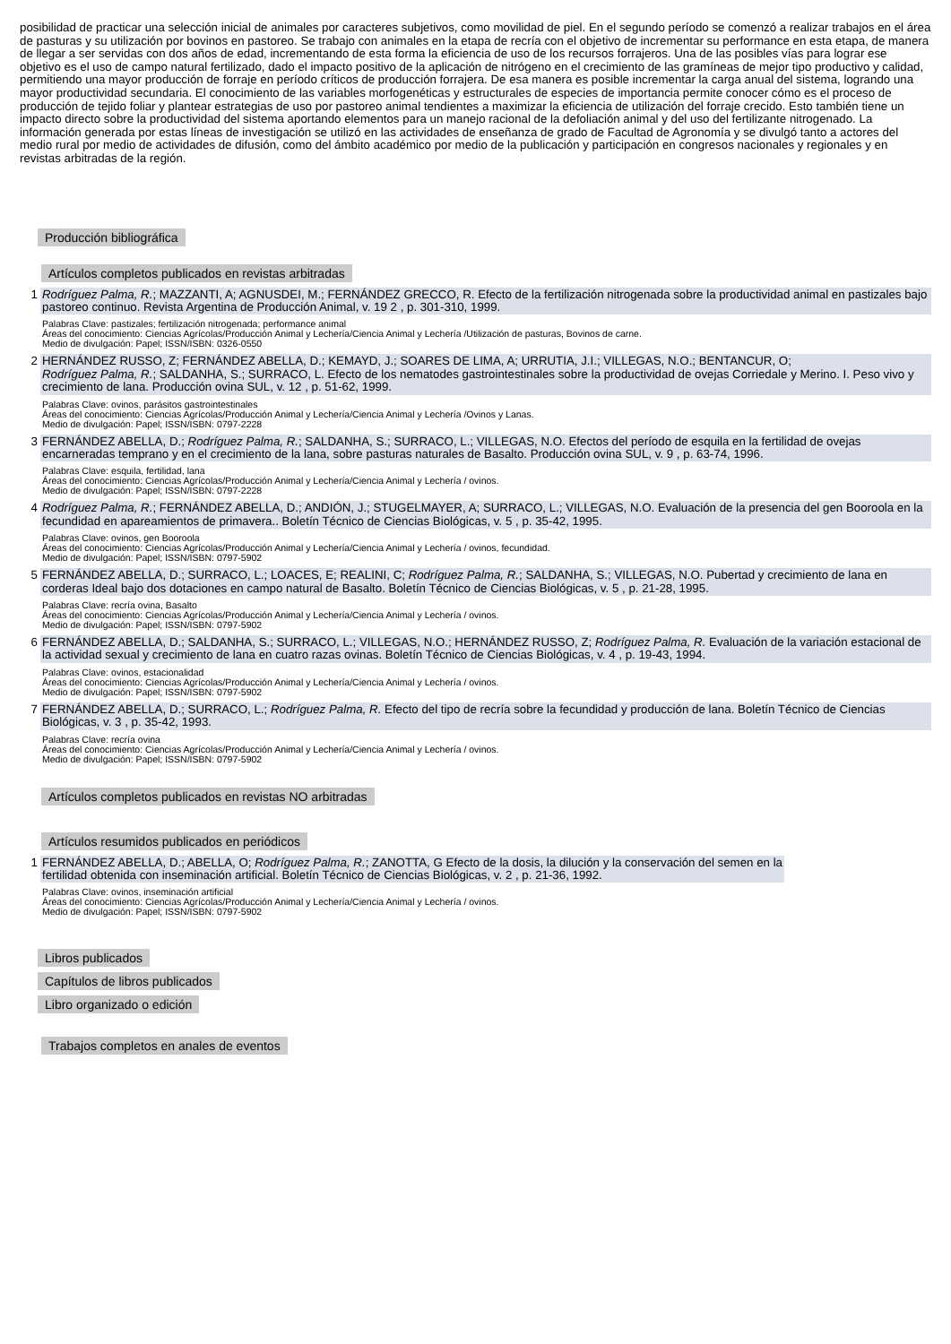posibilidad de practicar una selección inicial de animales por caracteres subjetivos, como movilidad de piel. En el segundo período se comenzó a realizar trabajos en el área de pasturas y su utilización por bovinos en pastoreo. Se trabajo con animales en la etapa de recría con el objetivo de incrementar su performance en esta etapa, de manera de llegar a ser servidas con dos años de edad, incrementando de esta forma la eficiencia de uso de los recursos forrajeros. Una de las posibles vías para lograr ese objetivo es el uso de campo natural fertilizado, dado el impacto positivo de la aplicación de nitrógeno en el crecimiento de las gramíneas de mejor tipo productivo y calidad, permitiendo una mayor producción de forraje en período críticos de producción forrajera. De esa manera es posible incrementar la carga anual del sistema, logrando una mayor productividad secundaria. El conocimiento de las variables morfogenéticas y estructurales de especies de importancia permite conocer cómo es el proceso de producción de tejido foliar y plantear estrategias de uso por pastoreo animal tendientes a maximizar la eficiencia de utilización del forraje crecido. Esto también tiene un impacto directo sobre la productividad del sistema aportando elementos para un manejo racional de la defoliación animal y del uso del fertilizante nitrogenado. La información generada por estas líneas de investigación se utilizó en las actividades de enseñanza de grado de Facultad de Agronomía y se divulgó tanto a actores del medio rural por medio de actividades de difusión, como del ámbito académico por medio de la publicación y participación en congresos nacionales y regionales y en revistas arbitradas de la región.
Producción bibliográfica
Artículos completos publicados en revistas arbitradas
1
Rodríguez Palma, R.; MAZZANTI, A; AGNUSDEI, M.; FERNÁNDEZ GRECCO, R. Efecto de la fertilización nitrogenada sobre la productividad animal en pastizales bajo pastoreo continuo. Revista Argentina de Producción Animal, v. 19 2 , p. 301-310, 1999.
Palabras Clave: pastizales; fertilización nitrogenada; performance animal
Áreas del conocimiento: Ciencias Agrícolas/Producción Animal y Lechería/Ciencia Animal y Lechería /Utilización de pasturas, Bovinos de carne.
Medio de divulgación: Papel; ISSN/ISBN: 0326-0550
2
HERNÁNDEZ RUSSO, Z; FERNÁNDEZ ABELLA, D.; KEMAYD, J.; SOARES DE LIMA, A; URRUTIA, J.I.; VILLEGAS, N.O.; BENTANCUR, O;
Rodríguez Palma, R.; SALDANHA, S.; SURRACO, L. Efecto de los nematodes gastrointestinales sobre la productividad de ovejas Corriedale y Merino. I. Peso vivo y crecimiento de lana. Producción ovina SUL, v. 12 , p. 51-62, 1999.
Palabras Clave: ovinos, parásitos gastrointestinales
Áreas del conocimiento: Ciencias Agrícolas/Producción Animal y Lechería/Ciencia Animal y Lechería /Ovinos y Lanas.
Medio de divulgación: Papel; ISSN/ISBN: 0797-2228
3
FERNÁNDEZ ABELLA, D.; Rodríguez Palma, R.; SALDANHA, S.; SURRACO, L.; VILLEGAS, N.O. Efectos del período de esquila en la fertilidad de ovejas encarneradas temprano y en el crecimiento de la lana, sobre pasturas naturales de Basalto. Producción ovina SUL, v. 9 , p. 63-74, 1996.
Palabras Clave: esquila, fertilidad, lana
Áreas del conocimiento: Ciencias Agrícolas/Producción Animal y Lechería/Ciencia Animal y Lechería / ovinos.
Medio de divulgación: Papel; ISSN/ISBN: 0797-2228
4
Rodríguez Palma, R.; FERNÁNDEZ ABELLA, D.; ANDIÓN, J.; STUGELMAYER, A; SURRACO, L.; VILLEGAS, N.O. Evaluación de la presencia del gen Booroola en la fecundidad en apareamientos de primavera.. Boletín Técnico de Ciencias Biológicas, v. 5 , p. 35-42, 1995.
Palabras Clave: ovinos, gen Booroola
Áreas del conocimiento: Ciencias Agrícolas/Producción Animal y Lechería/Ciencia Animal y Lechería / ovinos, fecundidad.
Medio de divulgación: Papel; ISSN/ISBN: 0797-5902
5
FERNÁNDEZ ABELLA, D.; SURRACO, L.; LOACES, E; REALINI, C; Rodríguez Palma, R.; SALDANHA, S.; VILLEGAS, N.O. Pubertad y crecimiento de lana en corderas Ideal bajo dos dotaciones en campo natural de Basalto. Boletín Técnico de Ciencias Biológicas, v. 5 , p. 21-28, 1995.
Palabras Clave: recría ovina, Basalto
Áreas del conocimiento: Ciencias Agrícolas/Producción Animal y Lechería/Ciencia Animal y Lechería / ovinos.
Medio de divulgación: Papel; ISSN/ISBN: 0797-5902
6
FERNÁNDEZ ABELLA, D.; SALDANHA, S.; SURRACO, L.; VILLEGAS, N.O.; HERNÁNDEZ RUSSO, Z; Rodríguez Palma, R. Evaluación de la variación estacional de la actividad sexual y crecimiento de lana en cuatro razas ovinas. Boletín Técnico de Ciencias Biológicas, v. 4 , p. 19-43, 1994.
Palabras Clave: ovinos, estacionalidad
Áreas del conocimiento: Ciencias Agrícolas/Producción Animal y Lechería/Ciencia Animal y Lechería / ovinos.
Medio de divulgación: Papel; ISSN/ISBN: 0797-5902
7
FERNÁNDEZ ABELLA, D.; SURRACO, L.; Rodríguez Palma, R. Efecto del tipo de recría sobre la fecundidad y producción de lana. Boletín Técnico de Ciencias Biológicas, v. 3 , p. 35-42, 1993.
Palabras Clave: recría ovina
Áreas del conocimiento: Ciencias Agrícolas/Producción Animal y Lechería/Ciencia Animal y Lechería / ovinos.
Medio de divulgación: Papel; ISSN/ISBN: 0797-5902
Artículos completos publicados en revistas NO arbitradas
Artículos resumidos publicados en periódicos
1
FERNÁNDEZ ABELLA, D.; ABELLA, O; Rodríguez Palma, R.; ZANOTTA, G Efecto de la dosis, la dilución y la conservación del semen en la fertilidad obtenida con inseminación artificial. Boletín Técnico de Ciencias Biológicas, v. 2 , p. 21-36, 1992.
Palabras Clave: ovinos, inseminación artificial
Áreas del conocimiento: Ciencias Agrícolas/Producción Animal y Lechería/Ciencia Animal y Lechería / ovinos.
Medio de divulgación: Papel; ISSN/ISBN: 0797-5902
Libros publicados
Capítulos de libros publicados
Libro organizado o edición
Trabajos completos en anales de eventos